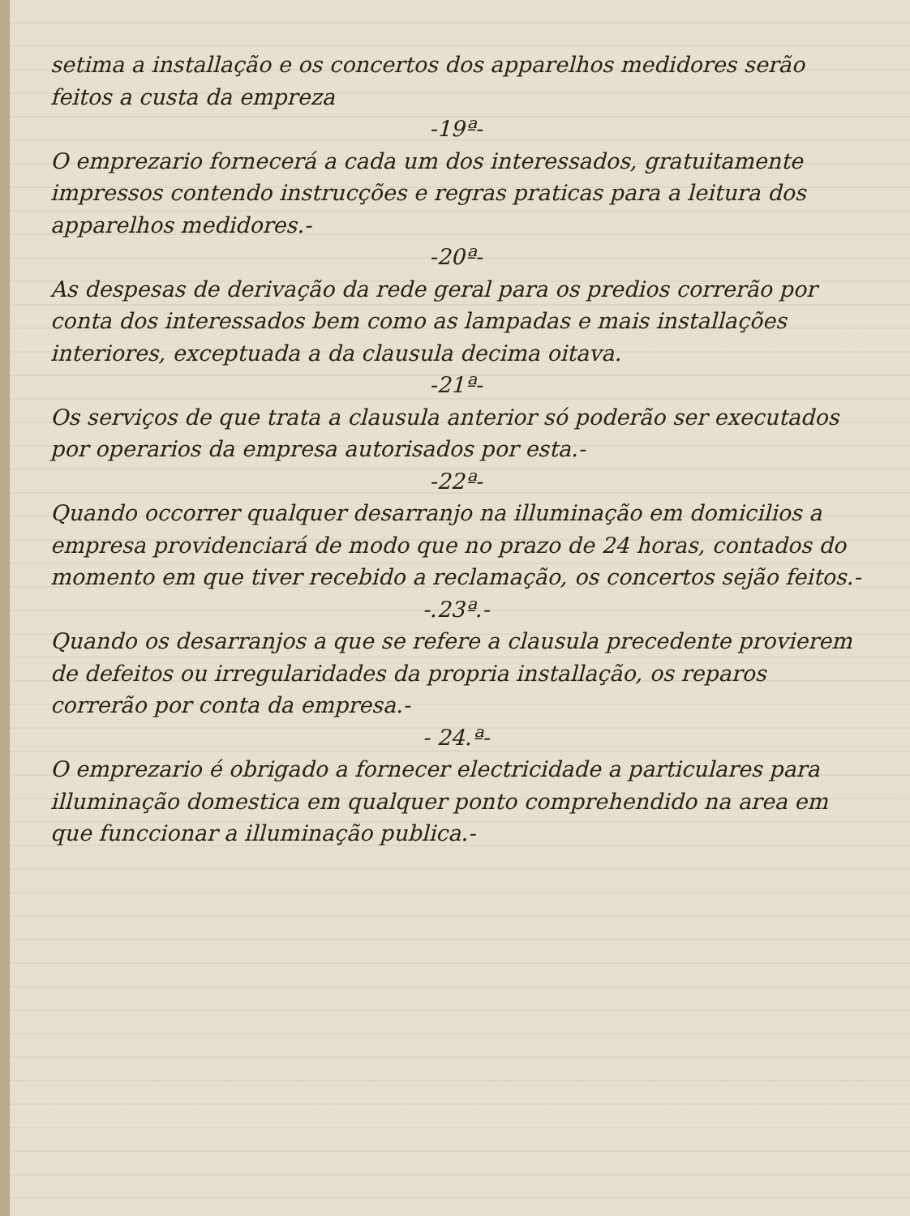setima a installação e os concertos dos apparelhos medidores serão feitos a custa da empreza
-19ª-
O emprezario fornecerá a cada um dos interessados, gratuitamente impressos contendo instrucções e regras praticas para a leitura dos apparelhos medidores.-
-20ª-
As despesas de derivação da rede geral para os predios correrão por conta dos interessados bem como as lampadas e mais installações interiores, exceptuada a da clausula decima oitava.
-21ª-
Os serviços de que trata a clausula anterior só poderão ser executados por operarios da empresa autorisados por esta.-
-22ª-
Quando occorrer qualquer desarranjo na illuminação em domicilios a empresa providenciará de modo que no prazo de 24 horas, contados do momento em que tiver recebido a reclamação, os concertos sejão feitos.-
-.23ª.-
Quando os desarranjos a que se refere a clausula precedente provierem de defeitos ou irregularidades da propria installação, os reparos correrão por conta da empresa.-
- 24.ª-
O emprezario é obrigado a fornecer electricidade a particulares para illuminação domestica em qualquer ponto comprehendido na area em que funccionar a illuminação publica.-